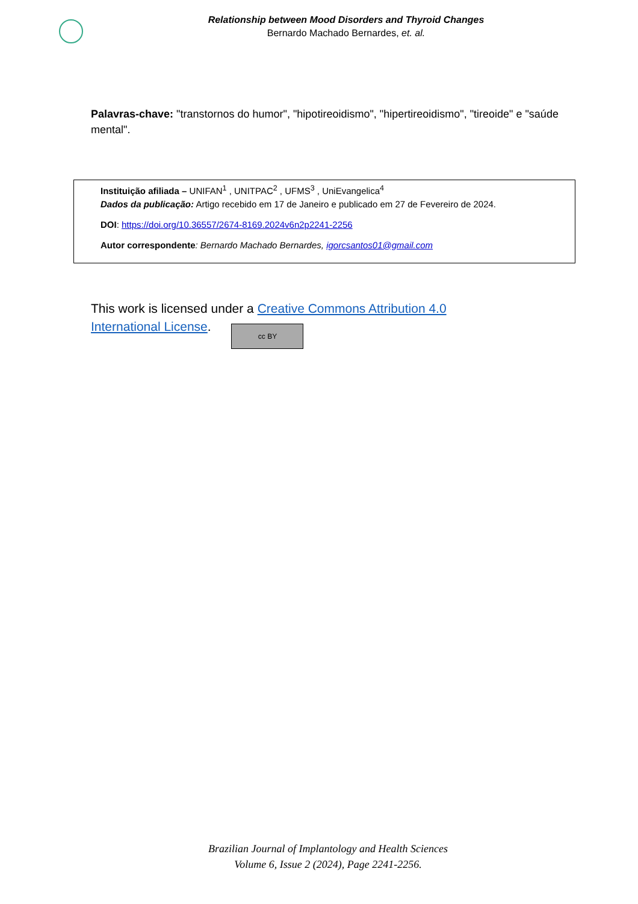Relationship between Mood Disorders and Thyroid Changes
Bernardo Machado Bernardes, et. al.
Palavras-chave: "transtornos do humor", "hipotireoidismo", "hipertireoidismo", "tireoide" e "saúde mental".
Instituição afiliada – UNIFAN<sup>1</sup> , UNITPAC<sup>2</sup> , UFMS<sup>3</sup> , UniEvangelica<sup>4</sup>
Dados da publicação: Artigo recebido em 17 de Janeiro e publicado em 27 de Fevereiro de 2024.
DOI: https://doi.org/10.36557/2674-8169.2024v6n2p2241-2256
Autor correspondente: Bernardo Machado Bernardes, igorcsantos01@gmail.com
This work is licensed under a Creative Commons Attribution 4.0
International License. cc BY
Brazilian Journal of Implantology and Health Sciences
Volume 6, Issue 2 (2024), Page 2241-2256.